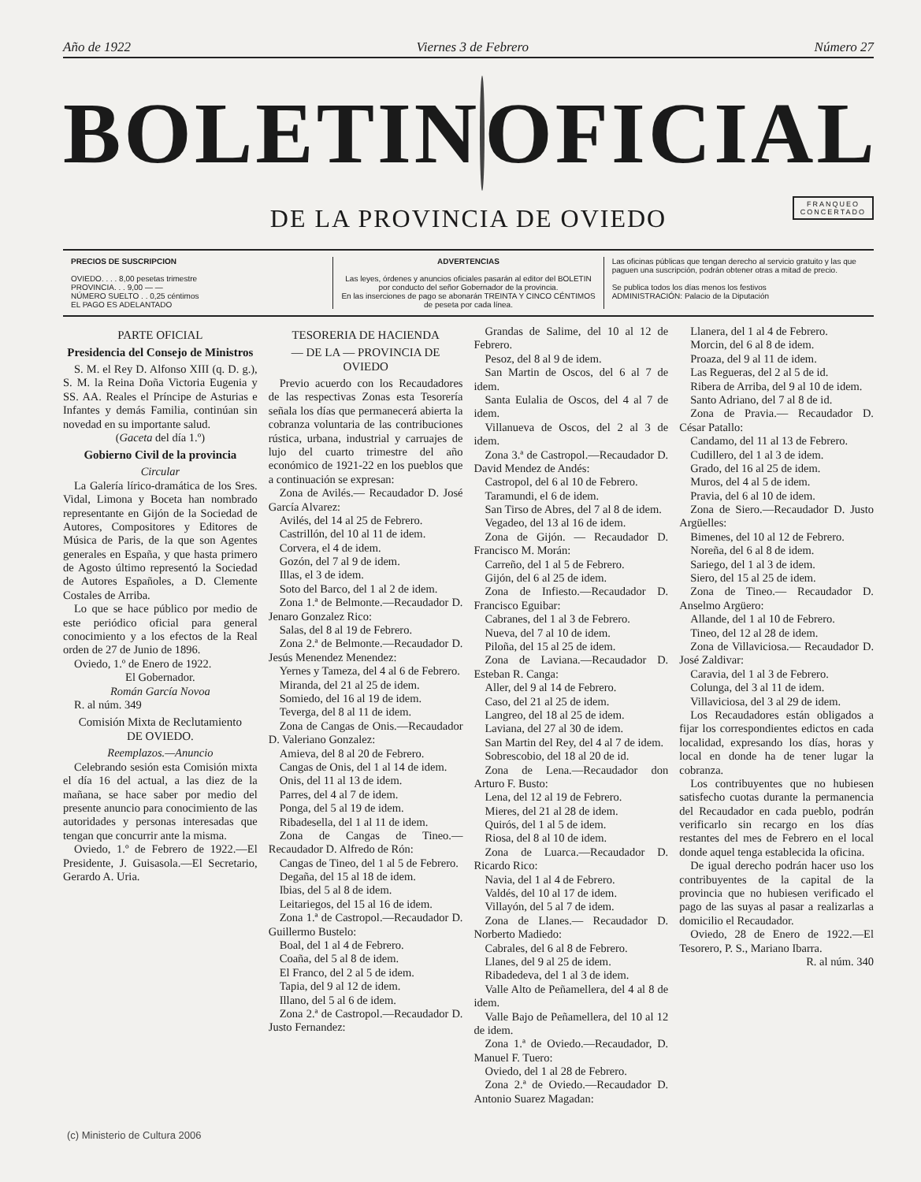Año de 1922 Viernes 3 de Febrero Número 27
BOLETIN OFICIAL
DE LA PROVINCIA DE OVIEDO
FRANQUEO
CONCERTADO
PRECIOS DE SUSCRIPCION
OVIEDO. . . . 8,00 pesetas trimestre
PROVINCIA. . . 9,00 — —
NÚMERO SUELTO . . 0,25 céntimos
EL PAGO ES ADELANTADO
ADVERTENCIAS
Las leyes, órdenes y anuncios oficiales pasarán al editor del BOLETIN por conducto del señor Gobernador de la provincia.
En las inserciones de pago se abonarán TREINTA Y CINCO CÉNTIMOS de peseta por cada línea.
Las oficinas públicas que tengan derecho al servicio gratuito y las que paguen una suscripción, podrán obtener otras a mitad de precio.
Se publica todos los días menos los festivos
ADMINISTRACIÓN: Palacio de la Diputación
PARTE OFICIAL
Presidencia del Consejo de Ministros
S. M. el Rey D. Alfonso XIII (q. D. g.), S. M. la Reina Doña Victoria Eugenia y SS. AA. Reales el Príncipe de Asturias e Infantes y demás Familia, continúan sin novedad en su importante salud.
(Gaceta del día 1.º)
Gobierno Civil de la provincia
Circular
La Galería lírico-dramática de los Sres. Vidal, Limona y Boceta han nombrado representante en Gijón de la Sociedad de Autores, Compositores y Editores de Música de Paris, de la que son Agentes generales en España, y que hasta primero de Agosto último representó la Sociedad de Autores Españoles, a D. Clemente Costales de Arriba.
Lo que se hace público por medio de este periódico oficial para general conocimiento y a los efectos de la Real orden de 27 de Junio de 1896.
Oviedo, 1.º de Enero de 1922.
El Gobernador.
Román García Novoa
R. al núm. 349
Comisión Mixta de Reclutamiento
DE OVIEDO.
Reemplazos.—Anuncio
Celebrando sesión esta Comisión mixta el día 16 del actual, a las diez de la mañana, se hace saber por medio del presente anuncio para conocimiento de las autoridades y personas interesadas que tengan que concurrir ante la misma.
Oviedo, 1.º de Febrero de 1922.—El Presidente, J. Guisasola.—El Secretario, Gerardo A. Uria.
TESORERIA DE HACIENDA
— DE LA — PROVINCIA DE OVIEDO
Previo acuerdo con los Recaudadores de las respectivas Zonas esta Tesorería señala los días que permanecerá abierta la cobranza voluntaria de las contribuciones rústica, urbana, industrial y carruajes de lujo del cuarto trimestre del año económico de 1921-22 en los pueblos que a continuación se expresan:
Zona de Avilés.— Recaudador D. José García Alvarez:
Avilés, del 14 al 25 de Febrero.
Castrillón, del 10 al 11 de idem.
Corvera, el 4 de idem.
Gozón, del 7 al 9 de idem.
Illas, el 3 de idem.
Soto del Barco, del 1 al 2 de idem.
Zona 1.ª de Belmonte.—Recaudador D. Jenaro Gonzalez Rico:
Salas, del 8 al 19 de Febrero.
Zona 2.ª de Belmonte.—Recaudador D. Jesús Menendez Menendez:
Yernes y Tameza, del 4 al 6 de Febrero.
Miranda, del 21 al 25 de idem.
Somiedo, del 16 al 19 de idem.
Teverga, del 8 al 11 de idem.
Zona de Cangas de Onis.—Recaudador D. Valeriano Gonzalez:
Amieva, del 8 al 20 de Febrero.
Cangas de Onis, del 1 al 14 de idem.
Onis, del 11 al 13 de idem.
Parres, del 4 al 7 de idem.
Ponga, del 5 al 19 de idem.
Ribadesella, del 1 al 11 de idem.
Zona de Cangas de Tineo.—Recaudador D. Alfredo de Rón:
Cangas de Tineo, del 1 al 5 de Febrero.
Degaña, del 15 al 18 de idem.
Ibias, del 5 al 8 de idem.
Leitariegos, del 15 al 16 de idem.
Zona 1.ª de Castropol.—Recaudador D. Guillermo Bustelo:
Boal, del 1 al 4 de Febrero.
Coaña, del 5 al 8 de idem.
El Franco, del 2 al 5 de idem.
Tapia, del 9 al 12 de idem.
Illano, del 5 al 6 de idem.
Zona 2.ª de Castropol.—Recaudador D. Justo Fernandez:
Grandas de Salime, del 10 al 12 de Febrero.
Pesoz, del 8 al 9 de idem.
San Martin de Oscos, del 6 al 7 de idem.
Santa Eulalia de Oscos, del 4 al 7 de idem.
Villanueva de Oscos, del 2 al 3 de idem.
Zona 3.ª de Castropol.—Recaudador D. David Mendez de Andés:
Castropol, del 6 al 10 de Febrero.
Taramundi, el 6 de idem.
San Tirso de Abres, del 7 al 8 de idem.
Vegadeo, del 13 al 16 de idem.
Zona de Gijón. — Recaudador D. Francisco M. Morán:
Carreño, del 1 al 5 de Febrero.
Gijón, del 6 al 25 de idem.
Zona de Infiesto.—Recaudador D. Francisco Eguibar:
Cabranes, del 1 al 3 de Febrero.
Nueva, del 7 al 10 de idem.
Piloña, del 15 al 25 de idem.
Zona de Laviana.—Recaudador D. Esteban R. Canga:
Aller, del 9 al 14 de Febrero.
Caso, del 21 al 25 de idem.
Langreo, del 18 al 25 de idem.
Laviana, del 27 al 30 de idem.
San Martin del Rey, del 4 al 7 de idem.
Sobrescobio, del 18 al 20 de id.
Zona de Lena.—Recaudador don Arturo F. Busto:
Lena, del 12 al 19 de Febrero.
Mieres, del 21 al 28 de idem.
Quirós, del 1 al 5 de idem.
Riosa, del 8 al 10 de idem.
Zona de Luarca.—Recaudador D. Ricardo Rico:
Navia, del 1 al 4 de Febrero.
Valdés, del 10 al 17 de idem.
Villayón, del 5 al 7 de idem.
Zona de Llanes.— Recaudador D. Norberto Madiedo:
Cabrales, del 6 al 8 de Febrero.
Llanes, del 9 al 25 de idem.
Ribadedeva, del 1 al 3 de idem.
Valle Alto de Peñamellera, del 4 al 8 de idem.
Valle Bajo de Peñamellera, del 10 al 12 de idem.
Zona 1.ª de Oviedo.—Recaudador, D. Manuel F. Tuero:
Oviedo, del 1 al 28 de Febrero.
Zona 2.ª de Oviedo.—Recaudador D. Antonio Suarez Magadan:
Llanera, del 1 al 4 de Febrero.
Morcin, del 6 al 8 de idem.
Proaza, del 9 al 11 de idem.
Las Regueras, del 2 al 5 de id.
Ribera de Arriba, del 9 al 10 de idem.
Santo Adriano, del 7 al 8 de id.
Zona de Pravia.— Recaudador D. César Patallo:
Candamo, del 11 al 13 de Febrero.
Cudillero, del 1 al 3 de idem.
Grado, del 16 al 25 de idem.
Muros, del 4 al 5 de idem.
Pravia, del 6 al 10 de idem.
Zona de Siero.—Recaudador D. Justo Argüelles:
Bimenes, del 10 al 12 de Febrero.
Noreña, del 6 al 8 de idem.
Sariego, del 1 al 3 de idem.
Siero, del 15 al 25 de idem.
Zona de Tineo.— Recaudador D. Anselmo Argüero:
Allande, del 1 al 10 de Febrero.
Tineo, del 12 al 28 de idem.
Zona de Villaviciosa.— Recaudador D. José Zaldivar:
Caravia, del 1 al 3 de Febrero.
Colunga, del 3 al 11 de idem.
Villaviciosa, del 3 al 29 de idem.
Los Recaudadores están obligados a fijar los correspondientes edictos en cada localidad, expresando los días, horas y local en donde ha de tener lugar la cobranza.
Los contribuyentes que no hubiesen satisfecho cuotas durante la permanencia del Recaudador en cada pueblo, podrán verificarlo sin recargo en los días restantes del mes de Febrero en el local donde aquel tenga establecida la oficina.
De igual derecho podrán hacer uso los contribuyentes de la capital de la provincia que no hubiesen verificado el pago de las suyas al pasar a realizarlas a domicilio el Recaudador.
Oviedo, 28 de Enero de 1922.—El Tesorero, P. S., Mariano Ibarra.
R. al núm. 340
(c) Ministerio de Cultura 2006